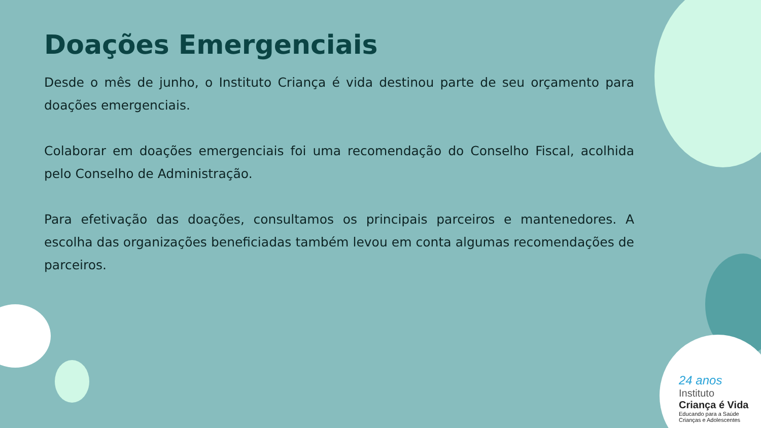Doações Emergenciais
Desde o mês de junho, o Instituto Criança é vida destinou parte de seu orçamento para doações emergenciais.
Colaborar em doações emergenciais foi uma recomendação do Conselho Fiscal, acolhida pelo Conselho de Administração.
Para efetivação das doações, consultamos os principais parceiros e mantenedores. A escolha das organizações beneficiadas também levou em conta algumas recomendações de parceiros.
24 anos
Instituto
Criança é Vida
Educando para a Saúde
Crianças e Adolescentes